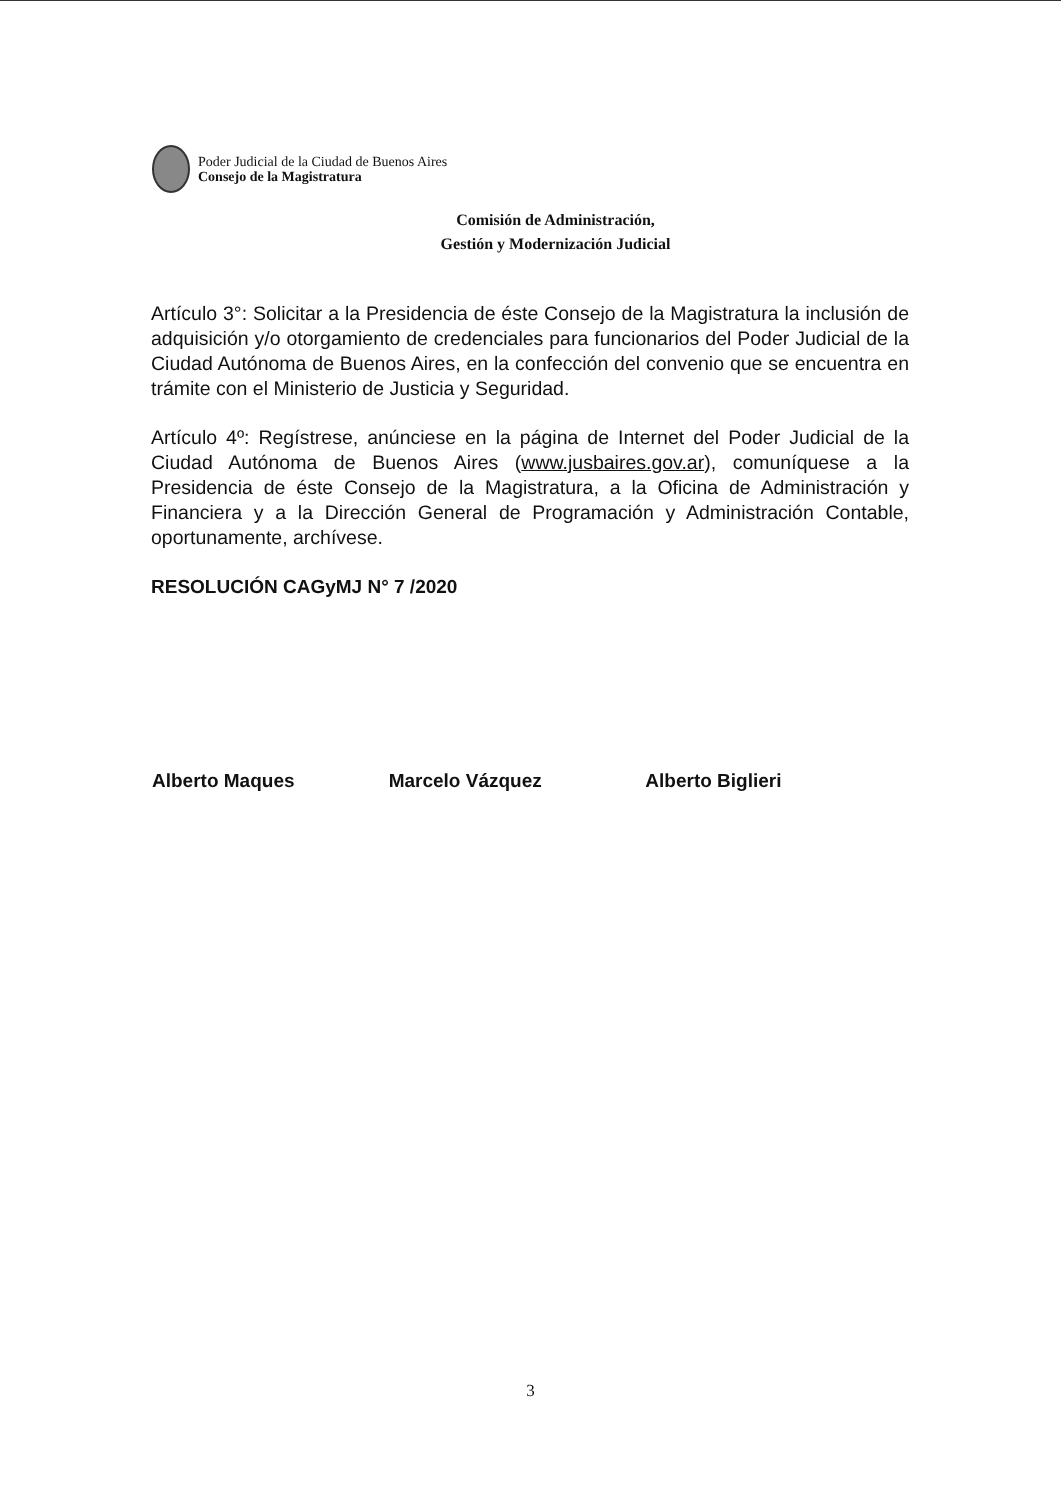Poder Judicial de la Ciudad de Buenos Aires
Consejo de la Magistratura
Comisión de Administración,
Gestión y Modernización Judicial
Artículo 3°: Solicitar a la Presidencia de éste Consejo de la Magistratura la inclusión de adquisición y/o otorgamiento de credenciales para funcionarios del Poder Judicial de la Ciudad Autónoma de Buenos Aires, en la confección del convenio que se encuentra en trámite con el Ministerio de Justicia y Seguridad.
Artículo 4º: Regístrese, anúnciese en la página de Internet del Poder Judicial de la Ciudad Autónoma de Buenos Aires (www.jusbaires.gov.ar), comuníquese a la Presidencia de éste Consejo de la Magistratura, a la Oficina de Administración y Financiera y a la Dirección General de Programación y Administración Contable, oportunamente, archívese.
RESOLUCIÓN CAGyMJ N° 7 /2020
Alberto Maques Marcelo Vázquez Alberto Biglieri
3